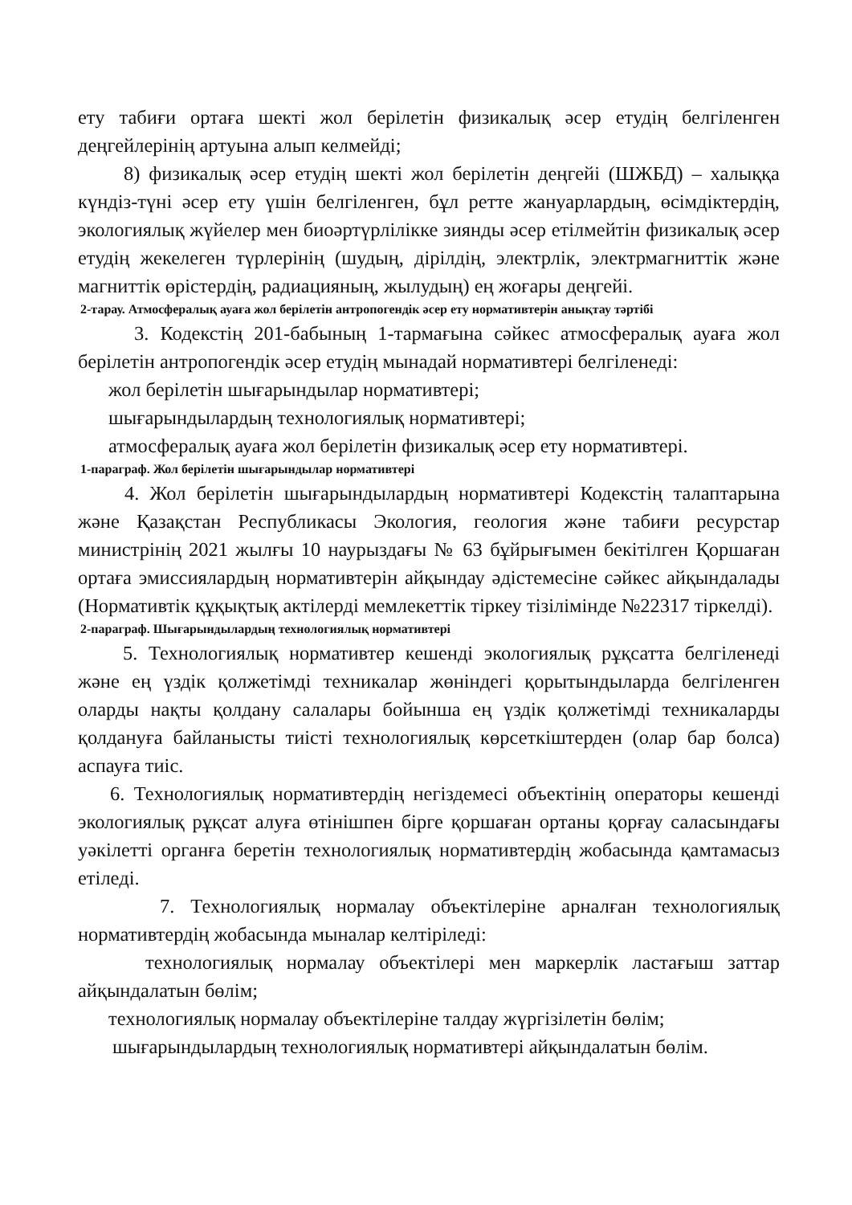ету табиғи ортаға шекті жол берілетін физикалық әсер етудің белгіленген деңгейлерінің артуына алып келмейді;
8) физикалық әсер етудің шекті жол берілетін деңгейі (ШЖБД) – халыққа күндіз-түні әсер ету үшін белгіленген, бұл ретте жануарлардың, өсімдіктердің, экологиялық жүйелер мен биоәртүрлілікке зиянды әсер етілмейтін физикалық әсер етудің жекелеген түрлерінің (шудың, дірілдің, электрлік, электрмагниттік және магниттік өрістердің, радиацияның, жылудың) ең жоғары деңгейі.
2-тарау. Атмосфералық ауаға жол берілетін антропогендік әсер ету нормативтерін анықтау тәртібі
3. Кодекстің 201-бабының 1-тармағына сәйкес атмосфералық ауаға жол берілетін антропогендік әсер етудің мынадай нормативтері белгіленеді:
жол берілетін шығарындылар нормативтері;
шығарындылардың технологиялық нормативтері;
атмосфералық ауаға жол берілетін физикалық әсер ету нормативтері.
1-параграф. Жол берілетін шығарындылар нормативтері
4. Жол берілетін шығарындылардың нормативтері Кодекстің талаптарына және Қазақстан Республикасы Экология, геология және табиғи ресурстар министрінің 2021 жылғы 10 наурыздағы № 63 бұйрығымен бекітілген Қоршаған ортаға эмиссиялардың нормативтерін айқындау әдістемесіне сәйкес айқындалады (Нормативтік құқықтық актілерді мемлекеттік тіркеу тізілімінде №22317 тіркелді).
2-параграф. Шығарындылардың технологиялық нормативтері
5. Технологиялық нормативтер кешенді экологиялық рұқсатта белгіленеді және ең үздік қолжетімді техникалар жөніндегі қорытындыларда белгіленген оларды нақты қолдану салалары бойынша ең үздік қолжетімді техникаларды қолдануға байланысты тиісті технологиялық көрсеткіштерден (олар бар болса) аспауға тиіс.
6. Технологиялық нормативтердің негіздемесі объектінің операторы кешенді экологиялық рұқсат алуға өтінішпен бірге қоршаған ортаны қорғау саласындағы уәкілетті органға беретін технологиялық нормативтердің жобасында қамтамасыз етіледі.
7. Технологиялық нормалау объектілеріне арналған технологиялық нормативтердің жобасында мыналар келтіріледі:
технологиялық нормалау объектілері мен маркерлік ластағыш заттар айқындалатын бөлім;
технологиялық нормалау объектілеріне талдау жүргізілетін бөлім;
шығарындылардың технологиялық нормативтері айқындалатын бөлім.